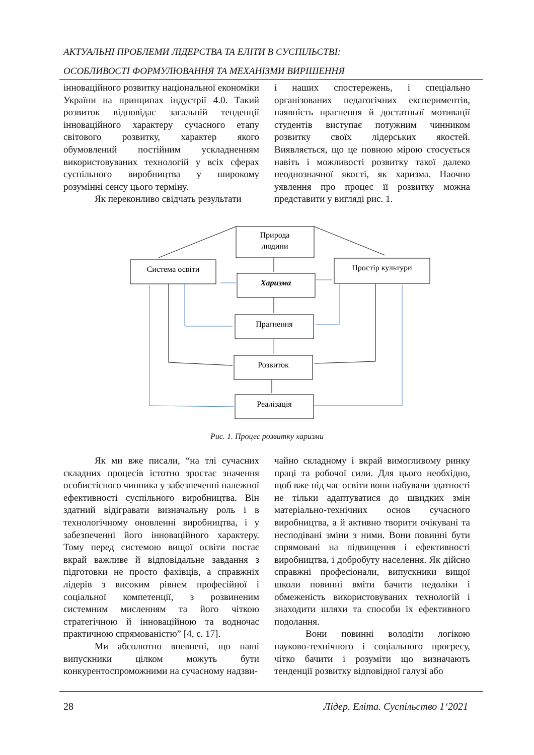АКТУАЛЬНІ ПРОБЛЕМИ ЛІДЕРСТВА ТА ЕЛІТИ В СУСПІЛЬСТВІ:
ОСОБЛИВОСТІ ФОРМУЛЮВАННЯ ТА МЕХАНІЗМИ ВИРІШЕННЯ
інноваційного розвитку національної економіки України на принципах індустрії 4.0. Такий розвиток відповідає загальній тенденції інноваційного характеру сучасного етапу світового розвитку, характер якого обумовлений постійним ускладненням використовуваних технологій у всіх сферах суспільного виробництва у широкому розумінні сенсу цього терміну.
Як переконливо свідчать результати
і наших спостережень, і спеціально організованих педагогічних експериментів, наявність прагнення й достатньої мотивації студентів виступає потужним чинником розвитку своїх лідерських якостей. Виявляється, що це повною мірою стосується навіть і можливості розвитку такої далеко неоднозначної якості, як харизма. Наочно уявлення про процес її розвитку можна представити у вигляді рис. 1.
Природа
людини
Система освіти
Простір культури
Харизма
Прагнення
Розвиток
Реалізація
Рис. 1. Процес розвитку харизми
Як ми вже писали, “на тлі сучасних складних процесів істотно зростає значення особистісного чинника у забезпеченні належної ефективності суспільного виробництва. Він здатний відігравати визначальну роль і в технологічному оновленні виробництва, і у забезпеченні його інноваційного характеру. Тому перед системою вищої освіти постає вкрай важливе й відповідальне завдання з підготовки не просто фахівців, а справжніх лідерів з високим рівнем професійної і соціальної компетенції, з розвиненим системним мисленням та його чіткою стратегічною й інноваційною та водночас практичною спрямованістю” [4, с. 17].
Ми абсолютно впевнені, що наші випускники цілком можуть бути конкурентоспроможними на сучасному надзви-
чайно складному і вкрай вимогливому ринку праці та робочої сили. Для цього необхідно, щоб вже під час освіти вони набували здатності не тільки адаптуватися до швидких змін матеріально-технічних основ сучасного виробництва, а й активно творити очікувані та несподівані зміни з ними. Вони повинні бути спрямовані на підвищення і ефективності виробництва, і добробуту населення. Як дійсно справжні професіонали, випускники вищої школи повинні вміти бачити недоліки і обмеженість використовуваних технологій і знаходити шляхи та способи їх ефективного подолання.
Вони повинні володіти логікою науково-технічного і соціального прогресу, чітко бачити і розуміти що визначають тенденції розвитку відповідної галузі або
28 Лідер. Еліта. Суспільство 1‘2021